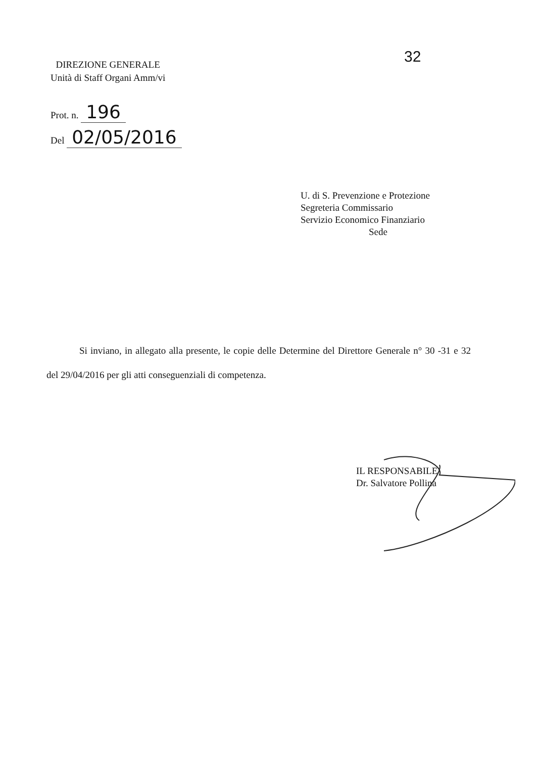32
DIREZIONE GENERALE
Unità di Staff Organi Amm/vi
Prot. n. 196
Del 02/05/2016
U. di S. Prevenzione e Protezione
Segreteria Commissario
Servizio Economico Finanziario
Sede
Si inviano, in allegato alla presente, le copie delle Determine del Direttore Generale n° 30 -31 e 32 del 29/04/2016 per gli atti conseguenziali di competenza.
IL RESPONSABILE
Dr. Salvatore Pollina